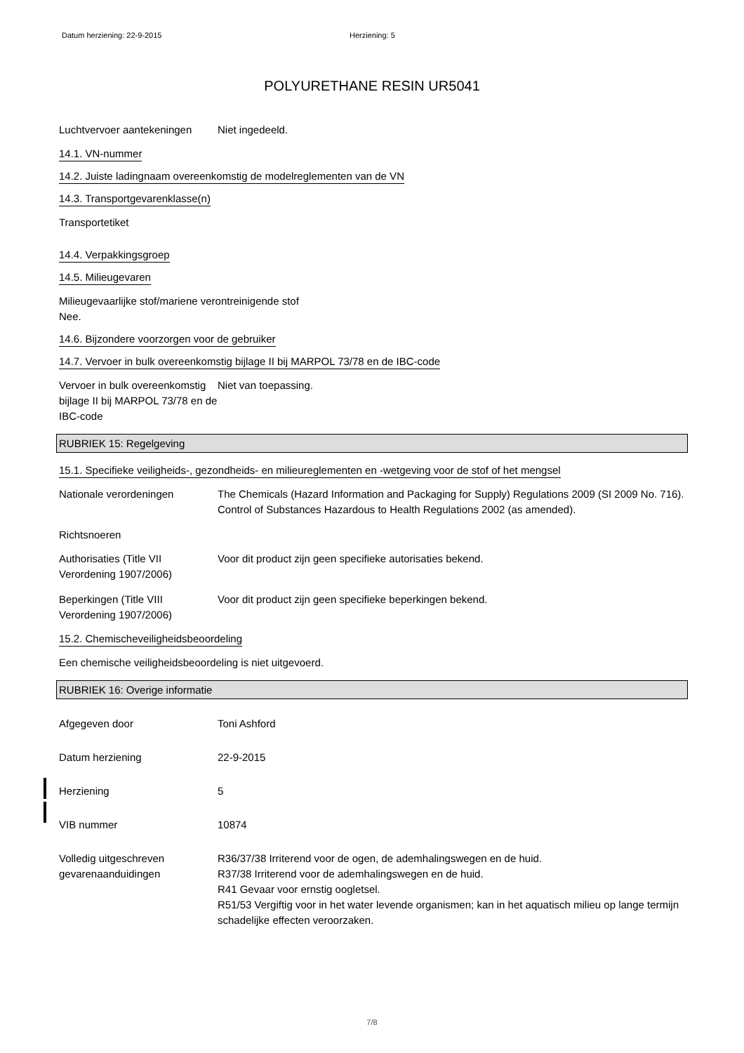Datum herziening: 22-9-2015 Herziening: 5
POLYURETHANE RESIN UR5041
Luchtvervoer aantekeningen
Niet ingedeeld.
14.1. VN-nummer
14.2. Juiste ladingnaam overeenkomstig de modelreglementen van de VN
14.3. Transportgevarenklasse(n)
Transportetiket
14.4. Verpakkingsgroep
14.5. Milieugevaren
Milieugevaarlijke stof/mariene verontreinigende stof
Nee.
14.6. Bijzondere voorzorgen voor de gebruiker
14.7. Vervoer in bulk overeenkomstig bijlage II bij MARPOL 73/78 en de IBC-code
Vervoer in bulk overeenkomstig bijlage II bij MARPOL 73/78 en de IBC-code
Niet van toepassing.
RUBRIEK 15: Regelgeving
15.1. Specifieke veiligheids-, gezondheids- en milieureglementen en -wetgeving voor de stof of het mengsel
Nationale verordeningen The Chemicals (Hazard Information and Packaging for Supply) Regulations 2009 (SI 2009 No. 716).
Control of Substances Hazardous to Health Regulations 2002 (as amended).
Richtsnoeren
Authorisaties (Title VII Verordening 1907/2006)
Voor dit product zijn geen specifieke autorisaties bekend.
Beperkingen (Title VIII Verordening 1907/2006)
Voor dit product zijn geen specifieke beperkingen bekend.
15.2. Chemischeveiligheidsbeoordeling
Een chemische veiligheidsbeoordeling is niet uitgevoerd.
RUBRIEK 16: Overige informatie
Afgegeven door Toni Ashford
Datum herziening 22-9-2015
Herziening 5
VIB nummer 10874
Volledig uitgeschreven gevarenaanduidingen
R36/37/38 Irriterend voor de ogen, de ademhalingswegen en de huid.
R37/38 Irriterend voor de ademhalingswegen en de huid.
R41 Gevaar voor ernstig oogletsel.
R51/53 Vergiftig voor in het water levende organismen; kan in het aquatisch milieu op lange termijn schadelijke effecten veroorzaken.
7/8